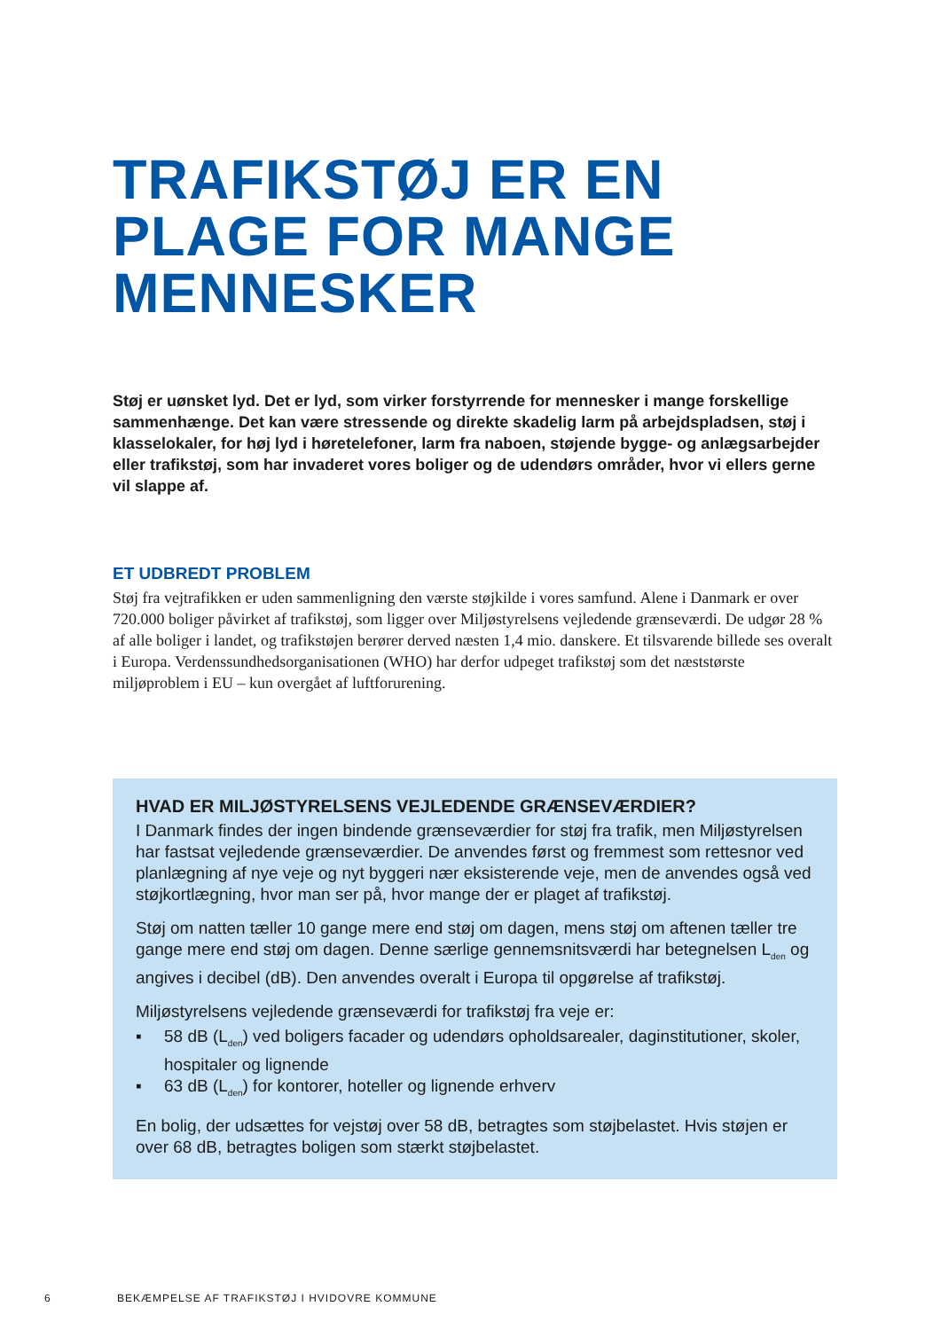TRAFIKSTØJ ER EN PLAGE FOR MANGE MENNESKER
Støj er uønsket lyd. Det er lyd, som virker forstyrrende for mennesker i mange forskellige sammenhænge. Det kan være stressende og direkte skadelig larm på arbejdspladsen, støj i klasselokaler, for høj lyd i høretelefoner, larm fra naboen, støjende bygge- og anlægsarbejder eller trafikstøj, som har invaderet vores boliger og de udendørs områder, hvor vi ellers gerne vil slappe af.
ET UDBREDT PROBLEM
Støj fra vejtrafikken er uden sammenligning den værste støjkilde i vores samfund. Alene i Danmark er over 720.000 boliger påvirket af trafikstøj, som ligger over Miljøstyrelsens vejledende grænseværdi. De udgør 28 % af alle boliger i landet, og trafikstøjen berører derved næsten 1,4 mio. danskere. Et tilsvarende billede ses overalt i Europa. Verdenssundhedsorganisationen (WHO) har derfor udpeget trafikstøj som det næststørste miljøproblem i EU – kun overgået af luftforurening.
HVAD ER MILJØSTYRELSENS VEJLEDENDE GRÆNSEVÆRDIER?
I Danmark findes der ingen bindende grænseværdier for støj fra trafik, men Miljøstyrelsen har fastsat vejledende grænseværdier. De anvendes først og fremmest som rettesnor ved planlægning af nye veje og nyt byggeri nær eksisterende veje, men de anvendes også ved støjkortlægning, hvor man ser på, hvor mange der er plaget af trafikstøj.
Støj om natten tæller 10 gange mere end støj om dagen, mens støj om aftenen tæller tre gange mere end støj om dagen. Denne særlige gennemsnitsværdi har betegnelsen L<sub>den</sub> og angives i decibel (dB). Den anvendes overalt i Europa til opgørelse af trafikstøj.
Miljøstyrelsens vejledende grænseværdi for trafikstøj fra veje er:
▪ 58 dB (L<sub>den</sub>) ved boligers facader og udendørs opholdsarealer, daginstitutioner, skoler, hospitaler og lignende
▪ 63 dB (L<sub>den</sub>) for kontorer, hoteller og lignende erhverv
En bolig, der udsættes for vejstøj over 58 dB, betragtes som støjbelastet. Hvis støjen er over 68 dB, betragtes boligen som stærkt støjbelastet.
6 BEKÆMPELSE AF TRAFIKSTØJ I HVIDOVRE KOMMUNE